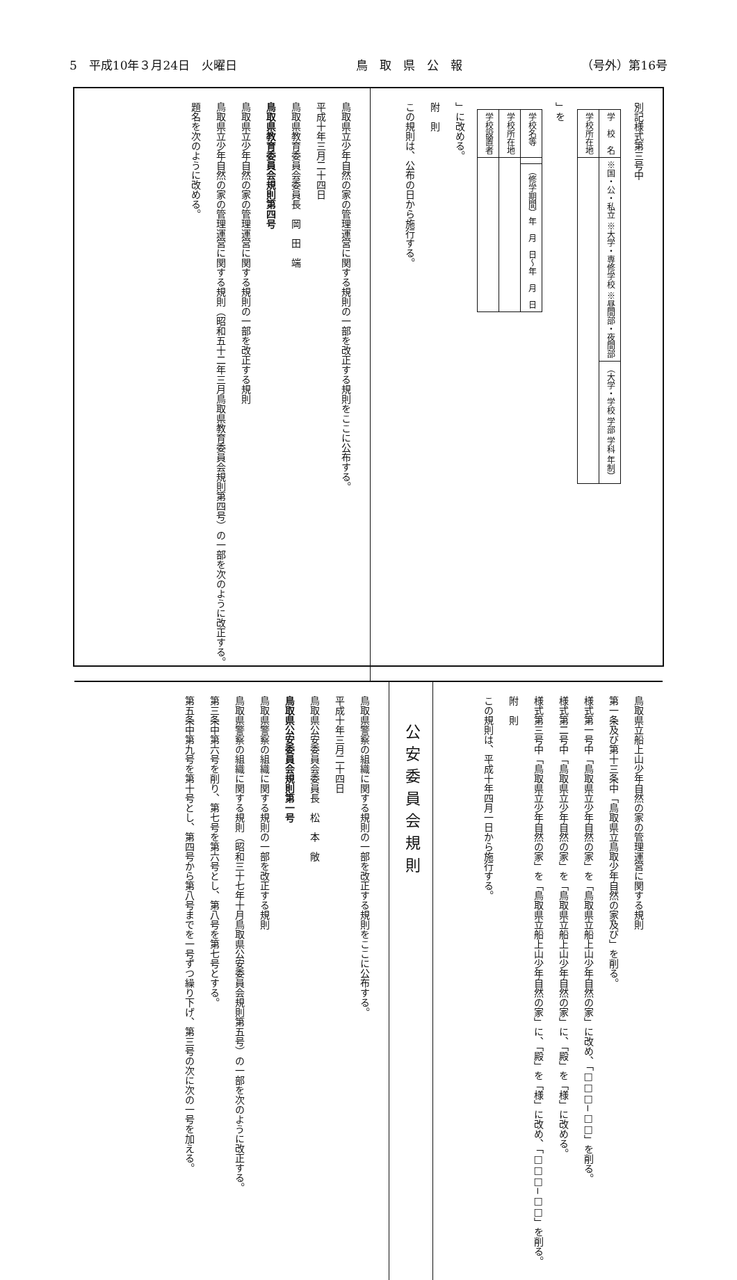5　平成10年３月24日　火曜日 鳥　取　県　公　報 （号外）第16号
別記様式第三号中
| 学 校 名 | ※国・公・私立 ※大学・専修学校 ※昼間部・夜間部 | （大学・学校 学部 学科 年制） |
| 学校所在地 | | |
」を
| 学校名等 | | （修学期間）年 月 日〜年 月 日 |
| 学校所在地 | | |
| 学校設置者 | | |
」に改める。
附　則
この規則は、公布の日から施行する。
鳥取県立少年自然の家の管理運営に関する規則の一部を改正する規則をここに公布する。
平成十年三月二十四日
鳥取県教育委員会委員長　岡　田　端
鳥取県教育委員会規則第四号
鳥取県立少年自然の家の管理運営に関する規則の一部を改正する規則
鳥取県立少年自然の家の管理運営に関する規則（昭和五十二年三月鳥取県教育委員会規則第四号）の一部を次のように改正する。
題名を次のように改める。
鳥取県立船上山少年自然の家の管理運営に関する規則
第一条及び第十三条中「鳥取県立鳥取少年自然の家及び」を削る。
様式第一号中「鳥取県立少年自然の家」を「鳥取県立船上山少年自然の家」に改め、「□□□−□□」を削る。
様式第二号中「鳥取県立少年自然の家」を「鳥取県立船上山少年自然の家」に、「殿」を「様」に改める。
様式第三号中「鳥取県立少年自然の家」を「鳥取県立船上山少年自然の家」に、「殿」を「様」に改め、「□□□−□□」を削る。
附　則
この規則は、平成十年四月一日から施行する。
公安委員会規則
鳥取県警察の組織に関する規則の一部を改正する規則をここに公布する。
平成十年三月二十四日
鳥取県公安委員会委員長　松　本　敞
鳥取県公安委員会規則第一号
鳥取県警察の組織に関する規則の一部を改正する規則
鳥取県警察の組織に関する規則（昭和三十七年十月鳥取県公安委員会規則第五号）の一部を次のように改正する。
第三条中第六号を削り、第七号を第六号とし、第八号を第七号とする。
第五条中第九号を第十号とし、第四号から第八号までを一号ずつ繰り下げ、第三号の次に次の一号を加える。